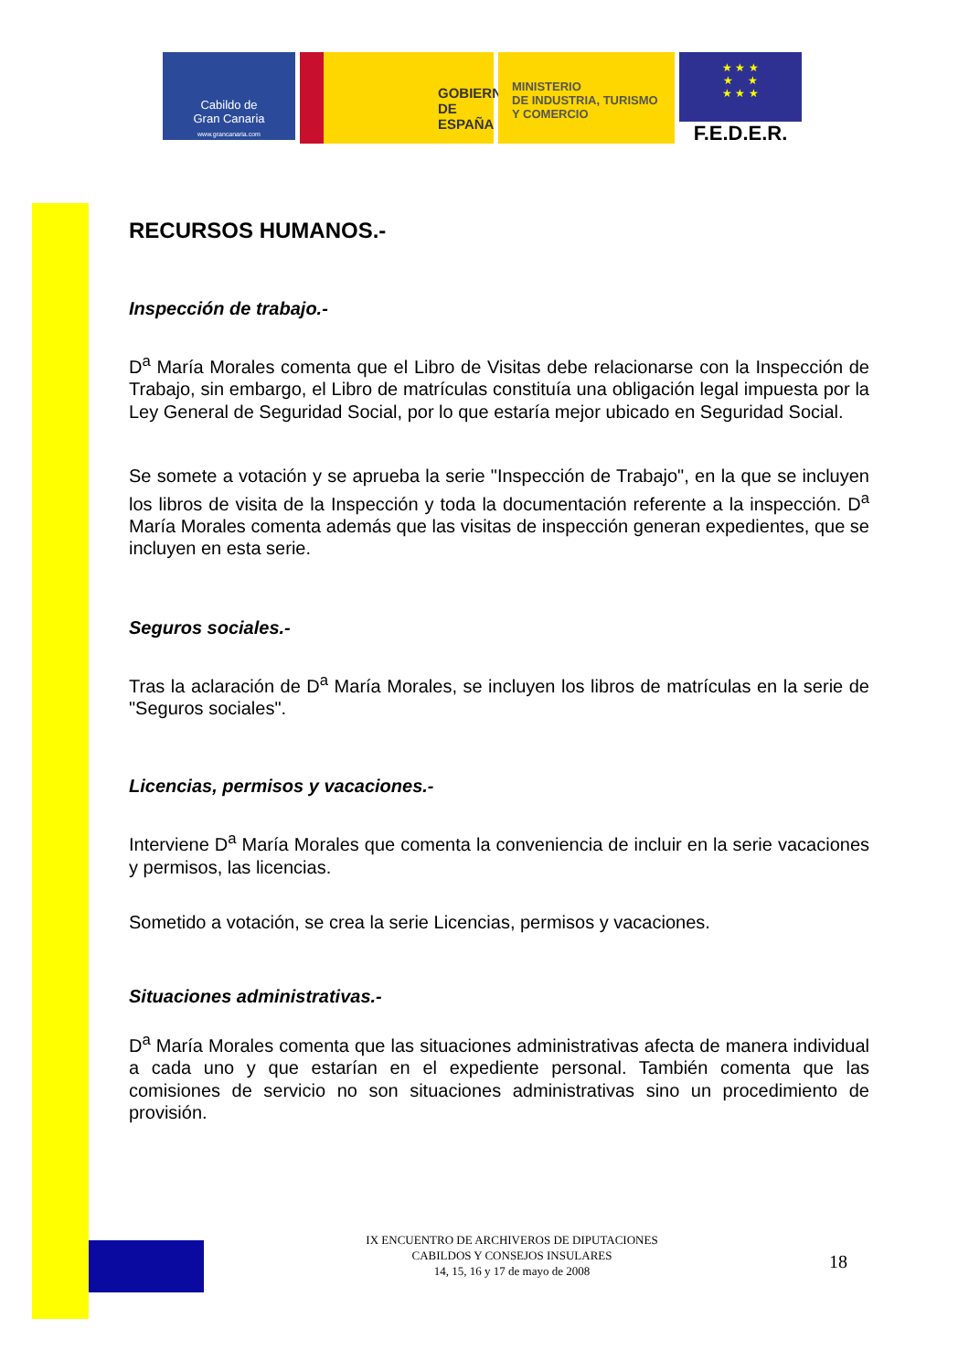Cabildo de
Gran Canaria
www.grancanaria.com
GOBIERNO
DE ESPAÑA
MINISTERIO
DE INDUSTRIA, TURISMO
Y COMERCIO
★ ★ ★
★ ★
★ ★ ★
F.E.D.E.R.
RECURSOS HUMANOS.-
Inspección de trabajo.-
D<sup>a</sup> María Morales comenta que el Libro de Visitas debe relacionarse con la Inspección de Trabajo, sin embargo, el Libro de matrículas constituía una obligación legal impuesta por la Ley General de Seguridad Social, por lo que estaría mejor ubicado en Seguridad Social.
Se somete a votación y se aprueba la serie "Inspección de Trabajo", en la que se incluyen los libros de visita de la Inspección y toda la documentación referente a la inspección. D<sup>a</sup> María Morales comenta además que las visitas de inspección generan expedientes, que se incluyen en esta serie.
Seguros sociales.-
Tras la aclaración de D<sup>a</sup> María Morales, se incluyen los libros de matrículas en la serie de "Seguros sociales".
Licencias, permisos y vacaciones.-
Interviene D<sup>a</sup> María Morales que comenta la conveniencia de incluir en la serie vacaciones y permisos, las licencias.
Sometido a votación, se crea la serie Licencias, permisos y vacaciones.
Situaciones administrativas.-
D<sup>a</sup> María Morales comenta que las situaciones administrativas afecta de manera individual a cada uno y que estarían en el expediente personal. También comenta que las comisiones de servicio no son situaciones administrativas sino un procedimiento de provisión.
IX ENCUENTRO DE ARCHIVEROS DE DIPUTACIONES
CABILDOS Y CONSEJOS INSULARES
14, 15, 16 y 17 de mayo de 2008
18